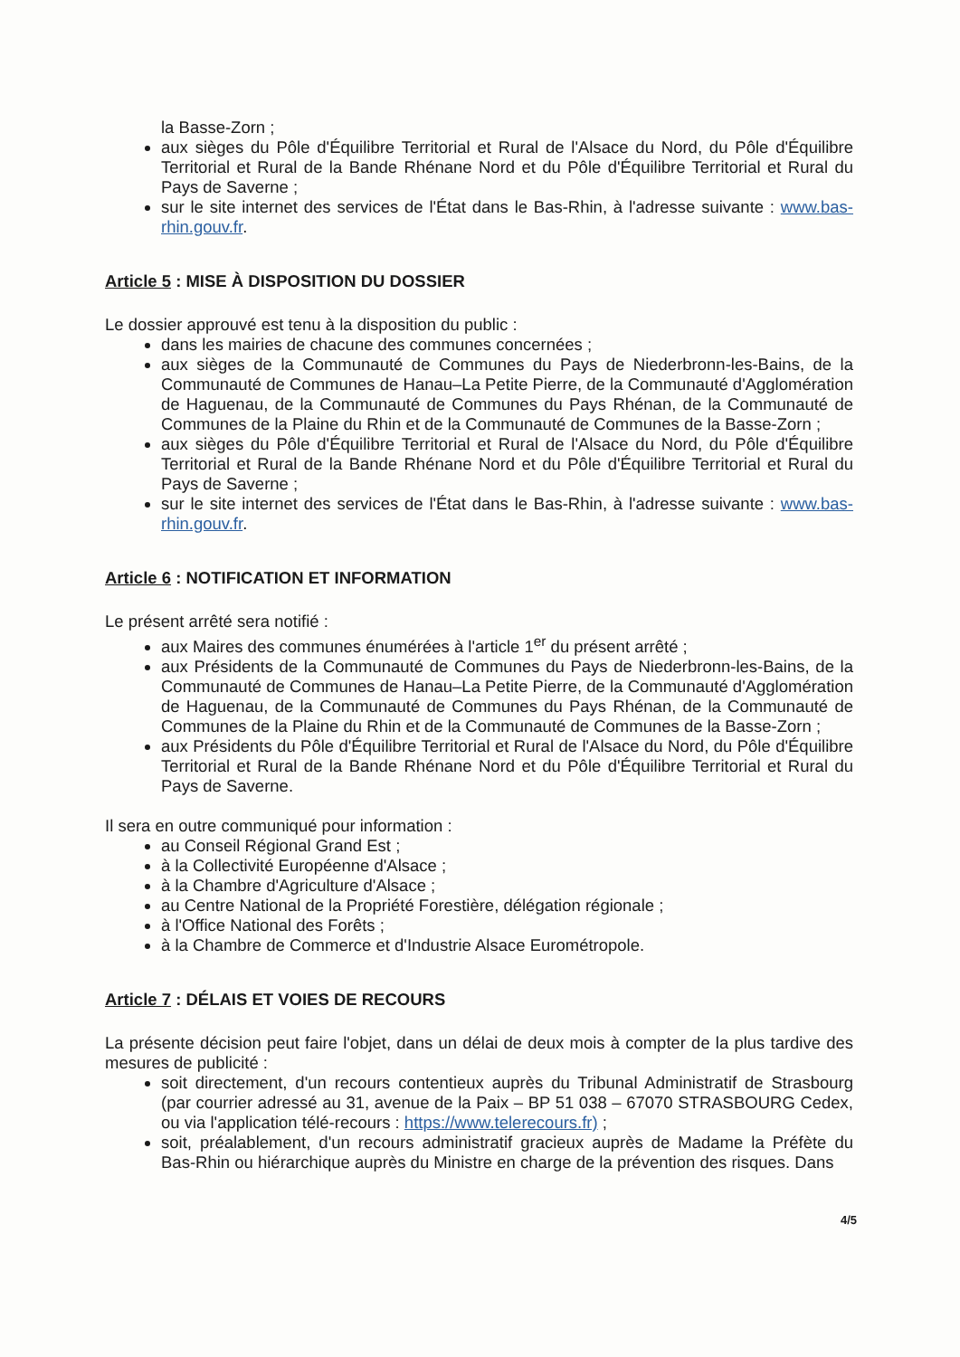la Basse-Zorn ;
aux sièges du Pôle d'Équilibre Territorial et Rural de l'Alsace du Nord, du Pôle d'Équilibre Territorial et Rural de la Bande Rhénane Nord et du Pôle d'Équilibre Territorial et Rural du Pays de Saverne ;
sur le site internet des services de l'État dans le Bas-Rhin, à l'adresse suivante : www.bas-rhin.gouv.fr.
Article 5 : MISE À DISPOSITION DU DOSSIER
Le dossier approuvé est tenu à la disposition du public :
dans les mairies de chacune des communes concernées ;
aux sièges de la Communauté de Communes du Pays de Niederbronn-les-Bains, de la Communauté de Communes de Hanau–La Petite Pierre, de la Communauté d'Agglomération de Haguenau, de la Communauté de Communes du Pays Rhénan, de la Communauté de Communes de la Plaine du Rhin et de la Communauté de Communes de la Basse-Zorn ;
aux sièges du Pôle d'Équilibre Territorial et Rural de l'Alsace du Nord, du Pôle d'Équilibre Territorial et Rural de la Bande Rhénane Nord et du Pôle d'Équilibre Territorial et Rural du Pays de Saverne ;
sur le site internet des services de l'État dans le Bas-Rhin, à l'adresse suivante : www.bas-rhin.gouv.fr.
Article 6 : NOTIFICATION ET INFORMATION
Le présent arrêté sera notifié :
aux Maires des communes énumérées à l'article 1<sup>er</sup> du présent arrêté ;
aux Présidents de la Communauté de Communes du Pays de Niederbronn-les-Bains, de la Communauté de Communes de Hanau–La Petite Pierre, de la Communauté d'Agglomération de Haguenau, de la Communauté de Communes du Pays Rhénan, de la Communauté de Communes de la Plaine du Rhin et de la Communauté de Communes de la Basse-Zorn ;
aux Présidents du Pôle d'Équilibre Territorial et Rural de l'Alsace du Nord, du Pôle d'Équilibre Territorial et Rural de la Bande Rhénane Nord et du Pôle d'Équilibre Territorial et Rural du Pays de Saverne.
Il sera en outre communiqué pour information :
au Conseil Régional Grand Est ;
à la Collectivité Européenne d'Alsace ;
à la Chambre d'Agriculture d'Alsace ;
au Centre National de la Propriété Forestière, délégation régionale ;
à l'Office National des Forêts ;
à la Chambre de Commerce et d'Industrie Alsace Eurométropole.
Article 7 : DÉLAIS ET VOIES DE RECOURS
La présente décision peut faire l'objet, dans un délai de deux mois à compter de la plus tardive des mesures de publicité :
soit directement, d'un recours contentieux auprès du Tribunal Administratif de Strasbourg (par courrier adressé au 31, avenue de la Paix – BP 51 038 – 67070 STRASBOURG Cedex, ou via l'application télé-recours : https://www.telerecours.fr) ;
soit, préalablement, d'un recours administratif gracieux auprès de Madame la Préfète du Bas-Rhin ou hiérarchique auprès du Ministre en charge de la prévention des risques. Dans
4/5